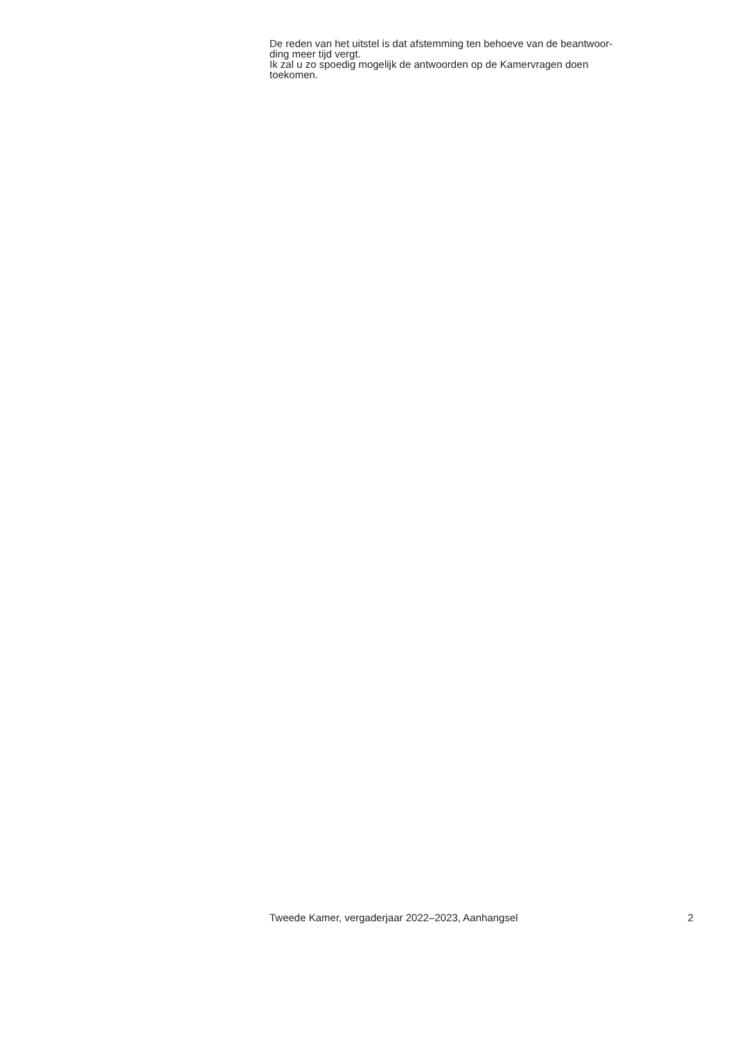De reden van het uitstel is dat afstemming ten behoeve van de beantwoor-
ding meer tijd vergt.
Ik zal u zo spoedig mogelijk de antwoorden op de Kamervragen doen
toekomen.
Tweede Kamer, vergaderjaar 2022–2023, Aanhangsel 2